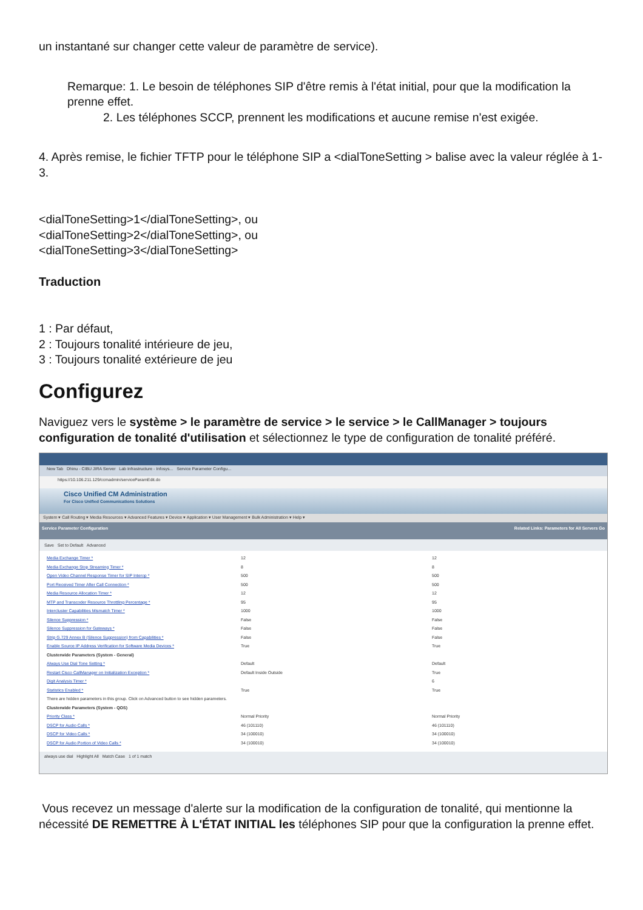un instantané sur changer cette valeur de paramètre de service).
Remarque: 1. Le besoin de téléphones SIP d'être remis à l'état initial, pour que la modification la prenne effet.
2. Les téléphones SCCP, prennent les modifications et aucune remise n'est exigée.
4. Après remise, le fichier TFTP pour le téléphone SIP a <dialToneSetting > balise avec la valeur réglée à 1-3.
<dialToneSetting>1</dialToneSetting>, ou
<dialToneSetting>2</dialToneSetting>, ou
<dialToneSetting>3</dialToneSetting>
Traduction
1 : Par défaut,
2 : Toujours tonalité intérieure de jeu,
3 : Toujours tonalité extérieure de jeu
Configurez
Naviguez vers le système > le paramètre de service > le service > le CallManager > toujours configuration de tonalité d'utilisation et sélectionnez le type de configuration de tonalité préféré.
New Tab Dhinu - CIBU JIRA Server Lab Infrastructure - Infosys... Service Parameter Configu...
https://10.106.211.129/ccmadmin/serviceParamEdit.do
Cisco Unified CM Administration
For Cisco Unified Communications Solutions
System ▾ Call Routing ▾ Media Resources ▾ Advanced Features ▾ Device ▾ Application ▾ User Management ▾ Bulk Administration ▾ Help ▾
Service Parameter Configuration Related Links: Parameters for All Servers Go
Save Set to Default Advanced
Media Exchange Timer * 12 12
Media Exchange Stop Streaming Timer * 8 8
Open Video Channel Response Timer for SIP Interop * 500 500
Port Received Timer After Call Connection * 500 500
Media Resource Allocation Timer * 12 12
MTP and Transcoder Resource Throttling Percentage * 95 95
Intercluster Capabilities Mismatch Timer * 1000 1000
Silence Suppression * False False
Silence Suppression for Gateways * False False
Strip G.729 Annex B (Silence Suppression) from Capabilities * False False
Enable Source IP Address Verification for Software Media Devices * True True
Clusterwide Parameters (System - General)
Always Use Dial Tone Setting * Default Default
Restart Cisco CallManager on Initialization Exception * Default Inside Outside True
Digit Analysis Timer * 6
Statistics Enabled * True True
There are hidden parameters in this group. Click on Advanced button to see hidden parameters.
Clusterwide Parameters (System - QOS)
Priority Class * Normal Priority Normal Priority
DSCP for Audio Calls * 46 (101110) 46 (101110)
DSCP for Video Calls * 34 (100010) 34 (100010)
DSCP for Audio Portion of Video Calls * 34 (100010) 34 (100010)
always use dial Highlight All Match Case 1 of 1 match
Vous recevez un message d'alerte sur la modification de la configuration de tonalité, qui mentionne la nécessité DE REMETTRE À L'ÉTAT INITIAL les téléphones SIP pour que la configuration la prenne effet.